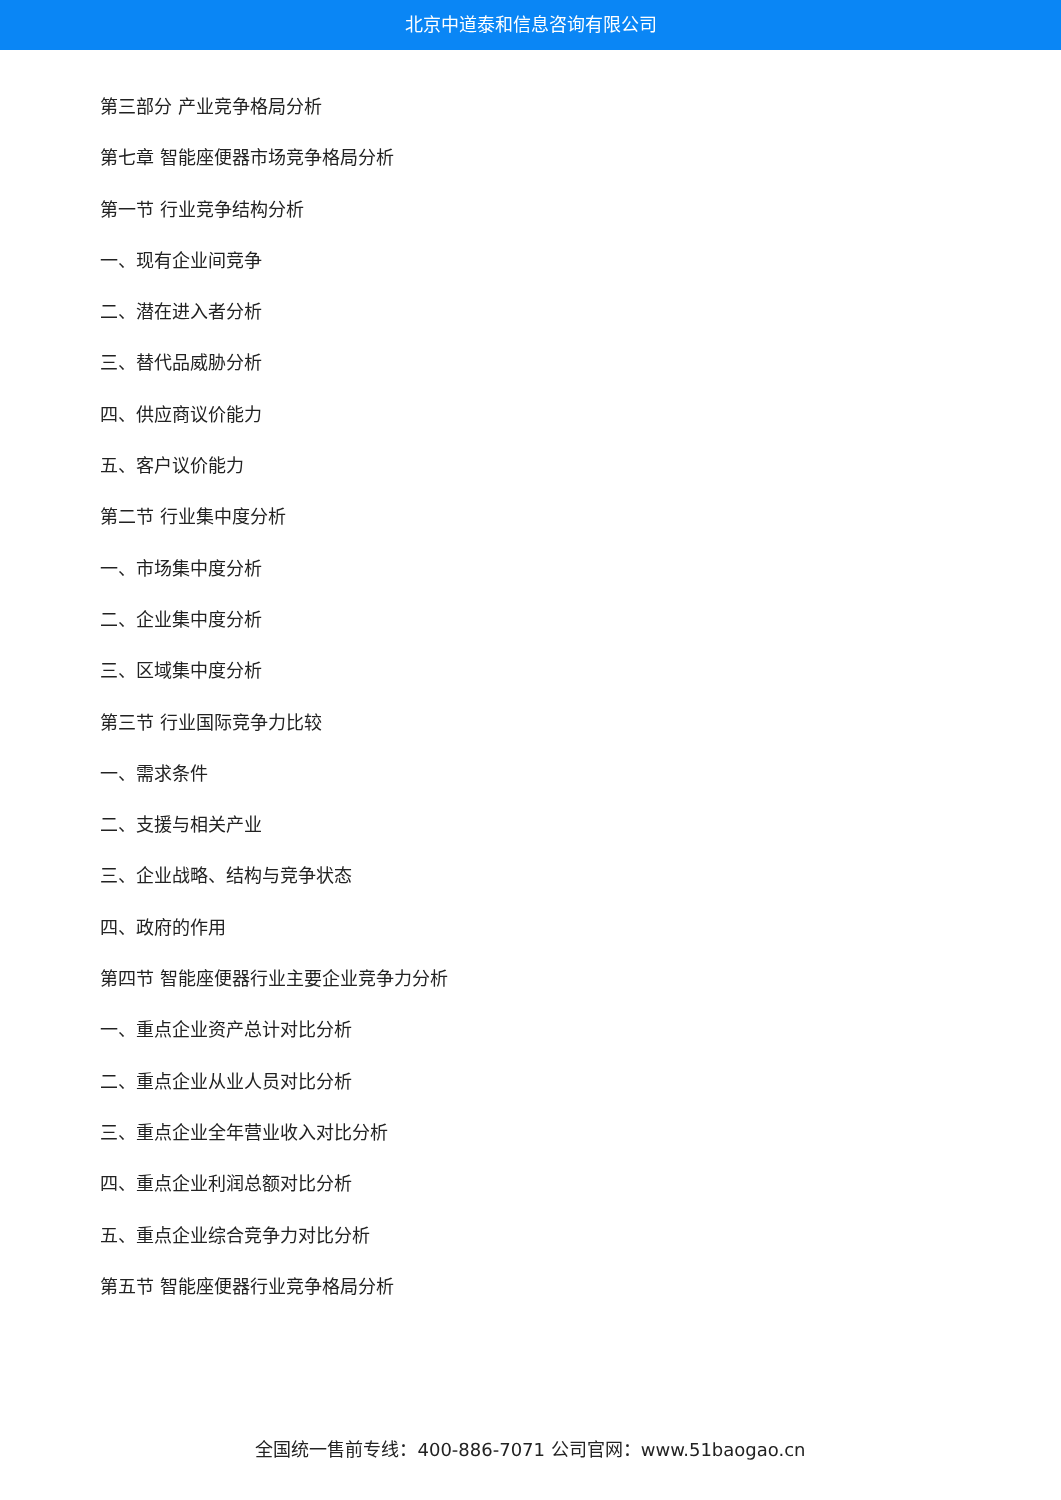北京中道泰和信息咨询有限公司
第三部分 产业竞争格局分析
第七章 智能座便器市场竞争格局分析
第一节 行业竞争结构分析
一、现有企业间竞争
二、潜在进入者分析
三、替代品威胁分析
四、供应商议价能力
五、客户议价能力
第二节 行业集中度分析
一、市场集中度分析
二、企业集中度分析
三、区域集中度分析
第三节 行业国际竞争力比较
一、需求条件
二、支援与相关产业
三、企业战略、结构与竞争状态
四、政府的作用
第四节 智能座便器行业主要企业竞争力分析
一、重点企业资产总计对比分析
二、重点企业从业人员对比分析
三、重点企业全年营业收入对比分析
四、重点企业利润总额对比分析
五、重点企业综合竞争力对比分析
第五节 智能座便器行业竞争格局分析
全国统一售前专线：400-886-7071 公司官网：www.51baogao.cn